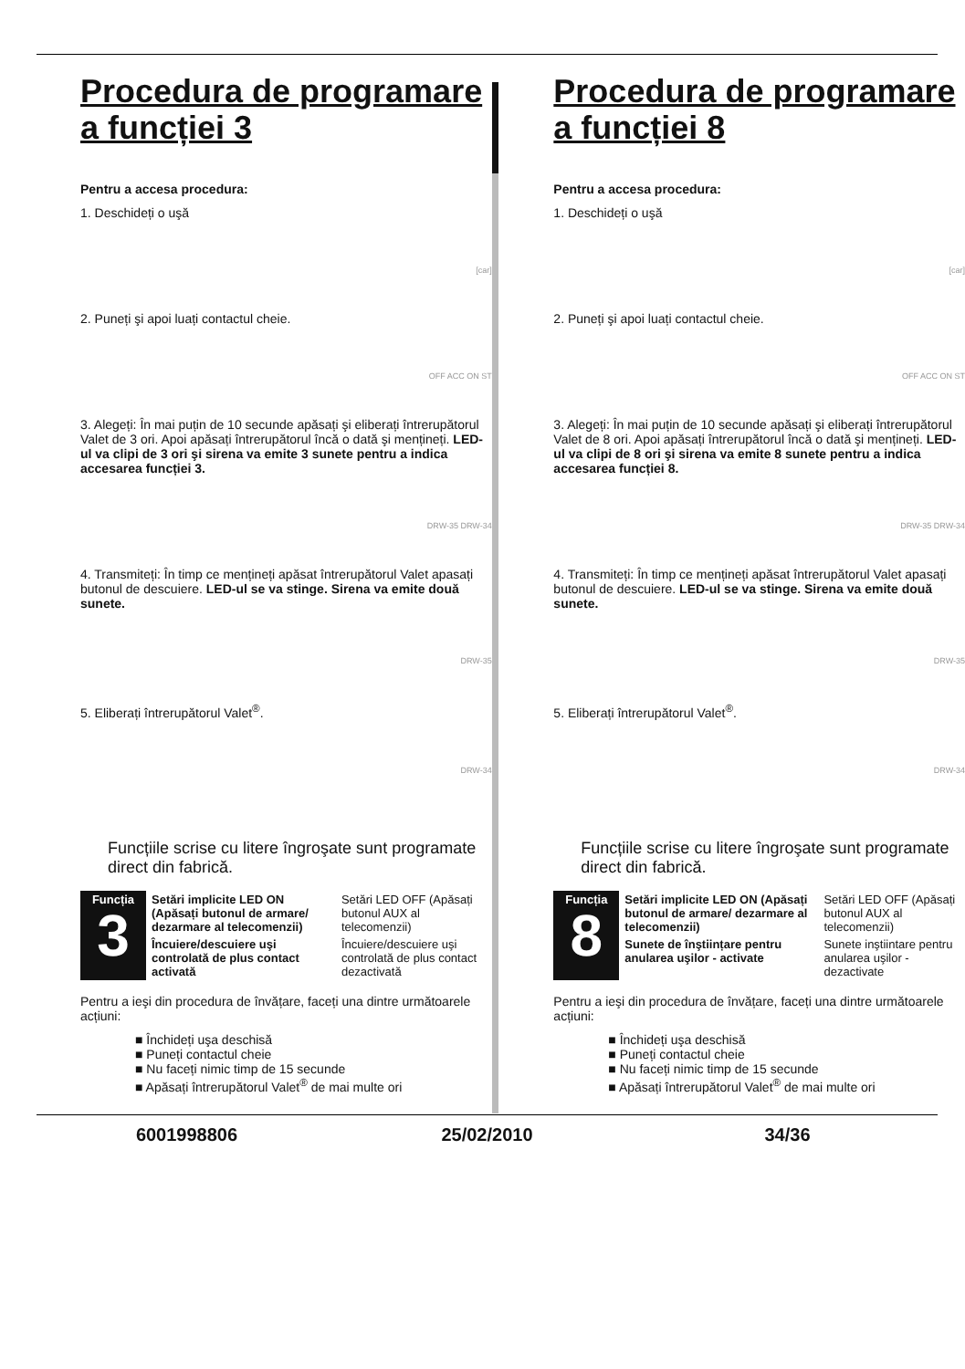Procedura de programare a funcției 3
Pentru a accesa procedura:
1. Deschideți o uşă
[car]
2. Puneți şi apoi luați contactul cheie.
OFF ACC ON ST
3. Alegeți: În mai puțin de 10 secunde apăsați şi eliberați întrerupătorul Valet de 3 ori. Apoi apăsați întrerupătorul încă o dată şi mențineți. LED-ul va clipi de 3 ori şi sirena va emite 3 sunete pentru a indica accesarea funcției 3.
DRW-35 DRW-34
4. Transmiteți: În timp ce mențineți apăsat întrerupătorul Valet apasați butonul de descuiere. LED-ul se va stinge. Sirena va emite două sunete.
DRW-35
5. Eliberați întrerupătorul Valet<sup>®</sup>.
DRW-34
Funcțiile scrise cu litere îngroşate sunt programate direct din fabrică.
| Funcția 3 | Setări implicite LED ON (Apăsați butonul de armare/ dezarmare al telecomenzii) | Setări LED OFF (Apăsați butonul AUX al telecomenzii) |
| | Încuiere/descuiere uşi controlată de plus contact activată | Încuiere/descuiere uşi controlată de plus contact dezactivată |
Pentru a ieşi din procedura de învățare, faceți una dintre următoarele acțiuni:
■ Închideți uşa deschisă
■ Puneți contactul cheie
■ Nu faceți nimic timp de 15 secunde
■ Apăsați întrerupătorul Valet<sup>®</sup> de mai multe ori
Procedura de programare a funcției 8
Pentru a accesa procedura:
1. Deschideți o uşă
[car]
2. Puneți şi apoi luați contactul cheie.
OFF ACC ON ST
3. Alegeți: În mai puțin de 10 secunde apăsați şi eliberați întrerupătorul Valet de 8 ori. Apoi apăsați întrerupătorul încă o dată şi mențineți. LED-ul va clipi de 8 ori şi sirena va emite 8 sunete pentru a indica accesarea funcției 8.
DRW-35 DRW-34
4. Transmiteți: În timp ce mențineți apăsat întrerupătorul Valet apasați butonul de descuiere. LED-ul se va stinge. Sirena va emite două sunete.
DRW-35
5. Eliberați întrerupătorul Valet<sup>®</sup>.
DRW-34
Funcțiile scrise cu litere îngroşate sunt programate direct din fabrică.
| Funcția 8 | Setări implicite LED ON (Apăsați butonul de armare/ dezarmare al telecomenzii) | Setări LED OFF (Apăsați butonul AUX al telecomenzii) |
| | Sunete de înştiințare pentru anularea uşilor - activate | Sunete inştiintare pentru anularea uşilor - dezactivate |
Pentru a ieşi din procedura de învățare, faceți una dintre următoarele acțiuni:
■ Închideți uşa deschisă
■ Puneți contactul cheie
■ Nu faceți nimic timp de 15 secunde
■ Apăsați întrerupătorul Valet<sup>®</sup> de mai multe ori
6001998806 25/02/2010 34/36